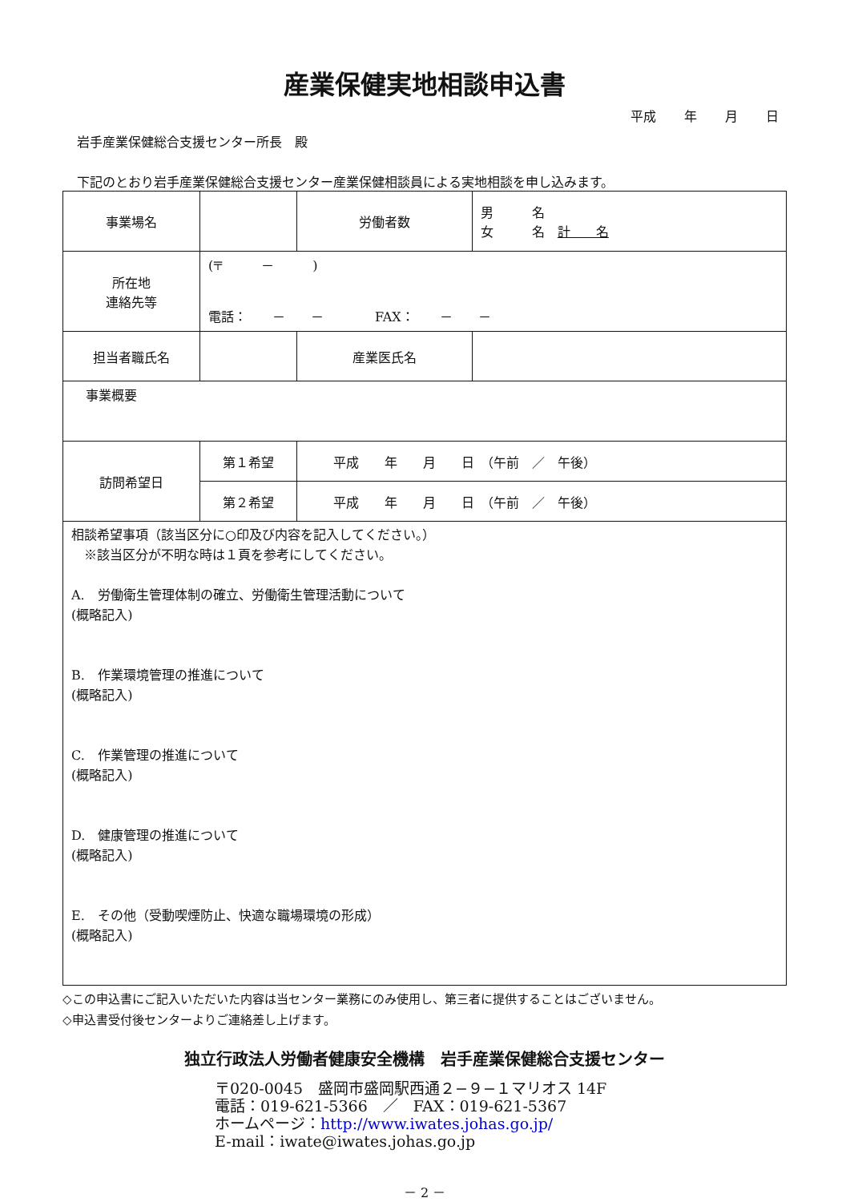産業保健実地相談申込書
平成 年 月 日
岩手産業保健総合支援センター所長　殿
下記のとおり岩手産業保健総合支援センター産業保健相談員による実地相談を申し込みます。
| 事業場名 | | | 労働者数 | | 男 名 女 名 計 名 |
| 所在地 連絡先等 | (〒 － ) 電話： － － FAX： － － | | | | |
| 担当者職氏名 | | | 産業医氏名 | | |
| 事業概要 | | | | | |
| 訪問希望日 | 第１希望 | 平成 年 月 日 （午前 ／ 午後） | | | |
| | 第２希望 | 平成 年 月 日 （午前 ／ 午後） | | | |
| 相談希望事項（該当区分に○印及び内容を記入してください。） ※該当区分が不明な時は１頁を参考にしてください。 A. 労働衛生管理体制の確立、労働衛生管理活動について (概略記入) B. 作業環境管理の推進について (概略記入) C. 作業管理の推進について (概略記入) D. 健康管理の推進について (概略記入) E. その他（受動喫煙防止、快適な職場環境の形成） (概略記入) | | | | | |
◇この申込書にご記入いただいた内容は当センター業務にのみ使用し、第三者に提供することはございません。
◇申込書受付後センターよりご連絡差し上げます。
独立行政法人労働者健康安全機構　岩手産業保健総合支援センター
〒020-0045　盛岡市盛岡駅西通２−９−１マリオス 14F
電話：019-621-5366　／　FAX：019-621-5367
ホームページ：http://www.iwates.johas.go.jp/
E-mail：iwate@iwates.johas.go.jp
－ 2 －